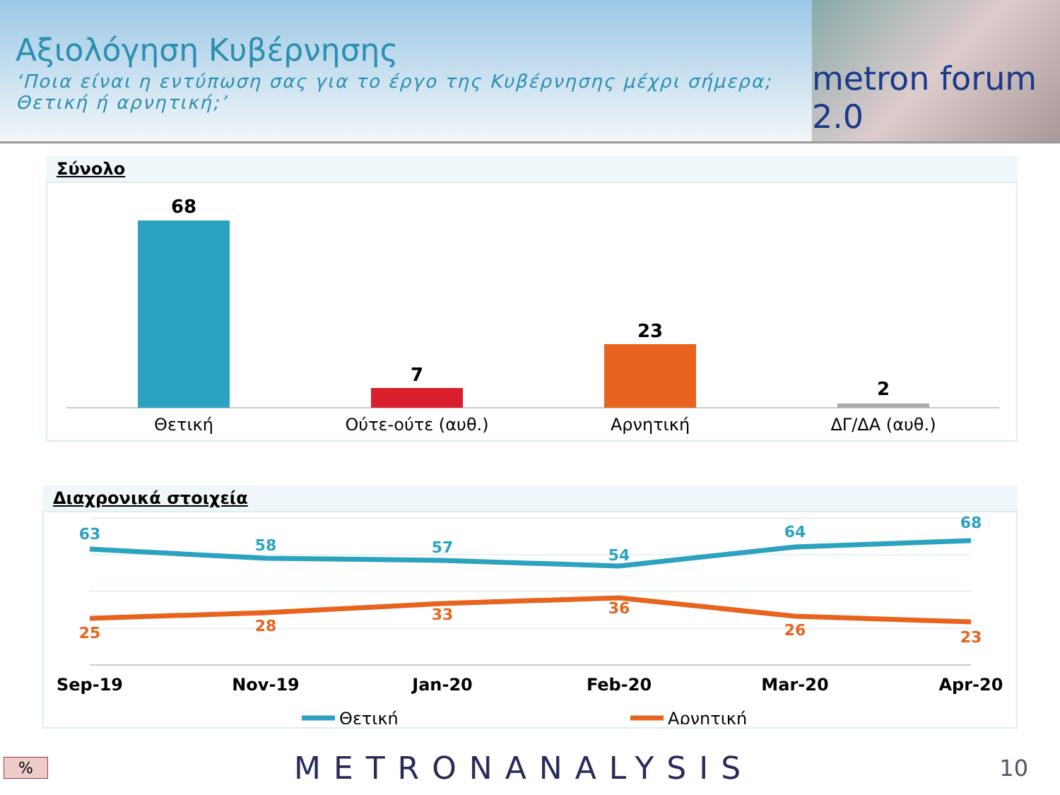Αξιολόγηση Κυβέρνησης
‘Ποια είναι η εντύπωση σας για το έργο της Κυβέρνησης μέχρι σήμερα; Θετική ή αρνητική;’
metron forum 2.0
Σύνολο
68
Θετική
7
Ούτε-ούτε (αυθ.)
23
Αρνητική
2
ΔΓ/ΔΑ (αυθ.)
Διαχρονικά στοιχεία
63
58
57
54
64
68
25
28
33
36
26
23
Sep-19
Nov-19
Jan-20
Feb-20
Mar-20
Apr-20
Θετική
Αρνητική
% METRONANALYSIS 10